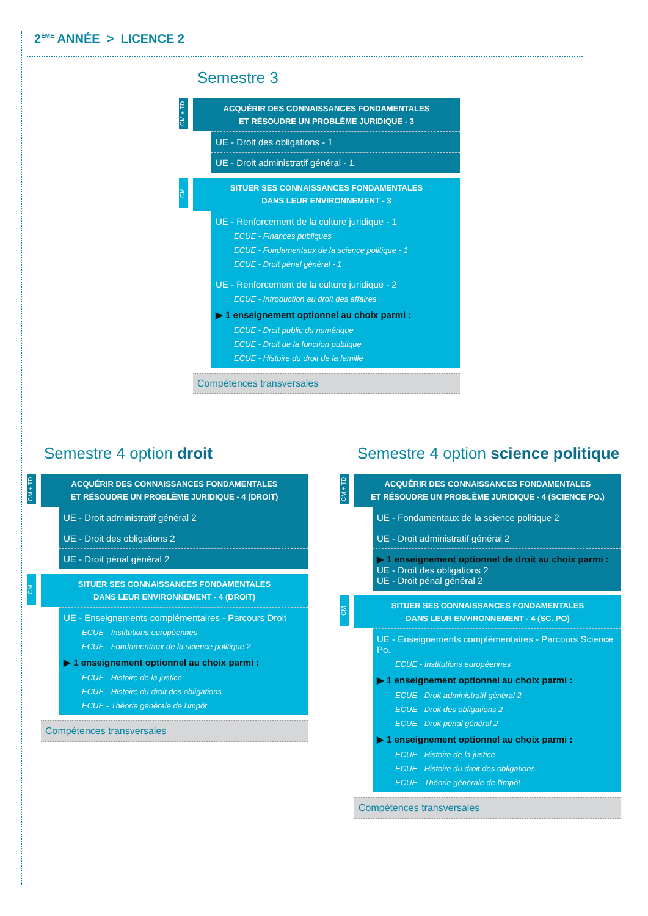2<sup>ÈME</sup> ANNÉE > LICENCE 2
Semestre 3
CM + TD
ACQUÉRIR DES CONNAISSANCES FONDAMENTALES
ET RÉSOUDRE UN PROBLÈME JURIDIQUE - 3
UE - Droit des obligations - 1
UE - Droit administratif général - 1
CM
SITUER SES CONNAISSANCES FONDAMENTALES
DANS LEUR ENVIRONNEMENT - 3
UE - Renforcement de la culture juridique - 1
ECUE - Finances publiques
ECUE - Fondamentaux de la science politique - 1
ECUE - Droit pénal général - 1
UE - Renforcement de la culture juridique - 2
ECUE - Introduction au droit des affaires
▶ 1 enseignement optionnel au choix parmi :
ECUE - Droit public du numérique
ECUE - Droit de la fonction publique
ECUE - Histoire du droit de la famille
Compétences transversales
Semestre 4 option droit
CM + TD
ACQUÉRIR DES CONNAISSANCES FONDAMENTALES
ET RÉSOUDRE UN PROBLÈME JURIDIQUE - 4 (DROIT)
UE - Droit administratif général 2
UE - Droit des obligations 2
UE - Droit pénal général 2
CM
SITUER SES CONNAISSANCES FONDAMENTALES
DANS LEUR ENVIRONNEMENT - 4 (DROIT)
UE - Enseignements complémentaires - Parcours Droit
ECUE - Institutions européennes
ECUE - Fondamentaux de la science politique 2
▶ 1 enseignement optionnel au choix parmi :
ECUE - Histoire de la justice
ECUE - Histoire du droit des obligations
ECUE - Théorie générale de l'impôt
Compétences transversales
Semestre 4 option science politique
CM + TD
ACQUÉRIR DES CONNAISSANCES FONDAMENTALES
ET RÉSOUDRE UN PROBLÈME JURIDIQUE - 4 (SCIENCE PO.)
UE - Fondamentaux de la science politique 2
UE - Droit administratif général 2
▶ 1 enseignement optionnel de droit au choix parmi :
UE - Droit des obligations 2
UE - Droit pénal général 2
CM
SITUER SES CONNAISSANCES FONDAMENTALES
DANS LEUR ENVIRONNEMENT - 4 (SC. PO)
UE - Enseignements complémentaires - Parcours Science Po.
ECUE - Institutions européennes
▶ 1 enseignement optionnel au choix parmi :
ECUE - Droit administratif général 2
ECUE - Droit des obligations 2
ECUE - Droit pénal général 2
▶ 1 enseignement optionnel au choix parmi :
ECUE - Histoire de la justice
ECUE - Histoire du droit des obligations
ECUE - Théorie générale de l'impôt
Compétences transversales